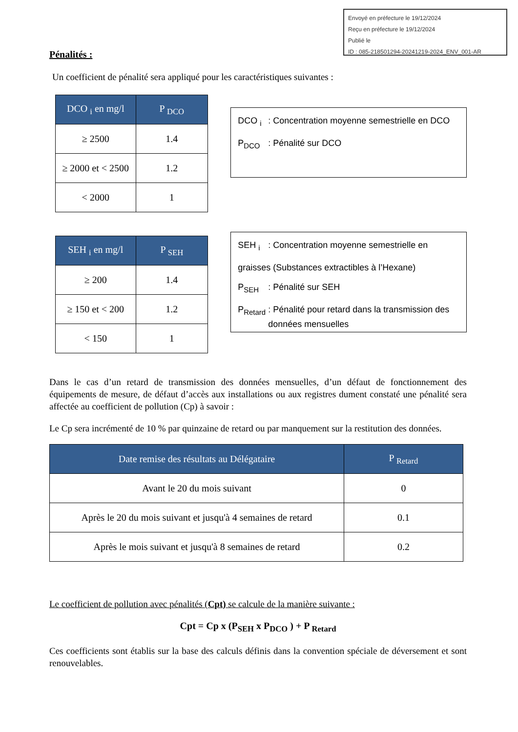Envoyé en préfecture le 19/12/2024
Reçu en préfecture le 19/12/2024
Publié le
ID : 085-218501294-20241219-2024_ENV_001-AR
Pénalités :
Un coefficient de pénalité sera appliqué pour les caractéristiques suivantes :
| DCO <sub>i</sub> en mg/l | P <sub>DCO</sub> |
| --- | --- |
| ≥ 2500 | 1.4 |
| ≥ 2000 et < 2500 | 1.2 |
| < 2000 | 1 |
DCO <sub>i</sub>: Concentration moyenne semestrielle en DCO
P<sub>DCO</sub>: Pénalité sur DCO
| SEH <sub>i</sub> en mg/l | P <sub>SEH</sub> |
| --- | --- |
| ≥ 200 | 1.4 |
| ≥ 150 et < 200 | 1.2 |
| < 150 | 1 |
SEH <sub>i</sub>: Concentration moyenne semestrielle en
graisses (Substances extractibles à l’Hexane)
P<sub>SEH</sub>: Pénalité sur SEH
P<sub>Retard</sub>: Pénalité pour retard dans la transmission des données mensuelles
Dans le cas d’un retard de transmission des données mensuelles, d’un défaut de fonctionnement des équipements de mesure, de défaut d’accès aux installations ou aux registres dument constaté une pénalité sera affectée au coefficient de pollution (Cp) à savoir :
Le Cp sera incrémenté de 10 % par quinzaine de retard ou par manquement sur la restitution des données.
| Date remise des résultats au Délégataire | P <sub>Retard</sub> |
| --- | --- |
| Avant le 20 du mois suivant | 0 |
| Après le 20 du mois suivant et jusqu'à 4 semaines de retard | 0.1 |
| Après le mois suivant et jusqu'à 8 semaines de retard | 0.2 |
Le coefficient de pollution avec pénalités (Cpt) se calcule de la manière suivante :
Cpt = Cp x (P<sub>SEH</sub> x P<sub>DCO</sub> ) + P <sub>Retard</sub>
Ces coefficients sont établis sur la base des calculs définis dans la convention spéciale de déversement et sont renouvelables.